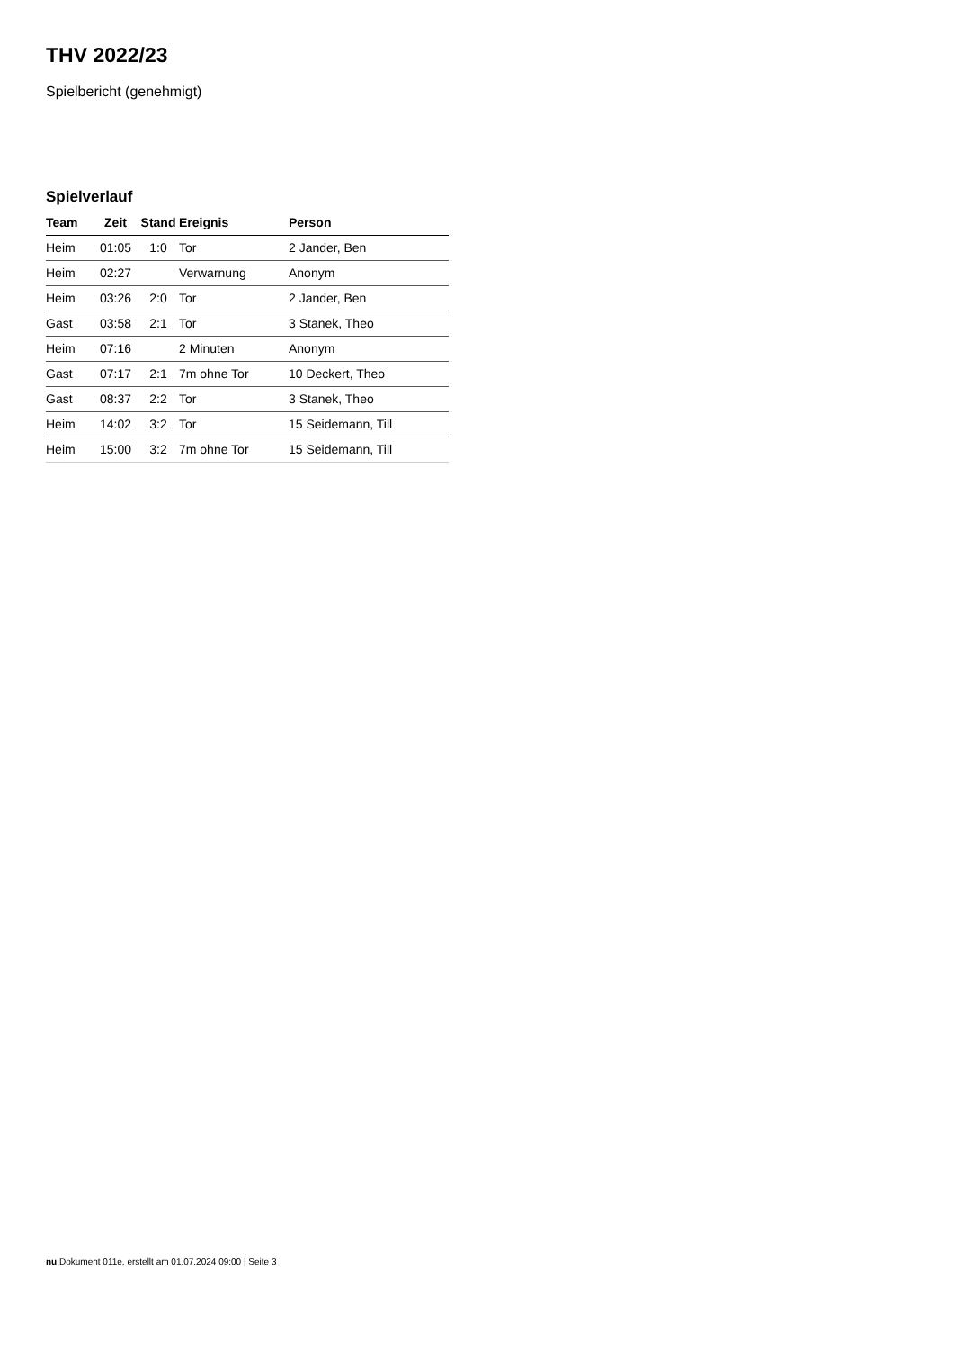THV 2022/23
Spielbericht (genehmigt)
Spielverlauf
| Team | Zeit | Stand | Ereignis | Person |
| --- | --- | --- | --- | --- |
| Heim | 01:05 | 1:0 | Tor | 2 Jander, Ben |
| Heim | 02:27 | | Verwarnung | Anonym |
| Heim | 03:26 | 2:0 | Tor | 2 Jander, Ben |
| Gast | 03:58 | 2:1 | Tor | 3 Stanek, Theo |
| Heim | 07:16 | | 2 Minuten | Anonym |
| Gast | 07:17 | 2:1 | 7m ohne Tor | 10 Deckert, Theo |
| Gast | 08:37 | 2:2 | Tor | 3 Stanek, Theo |
| Heim | 14:02 | 3:2 | Tor | 15 Seidemann, Till |
| Heim | 15:00 | 3:2 | 7m ohne Tor | 15 Seidemann, Till |
nu.Dokument 011e, erstellt am 01.07.2024 09:00 | Seite 3